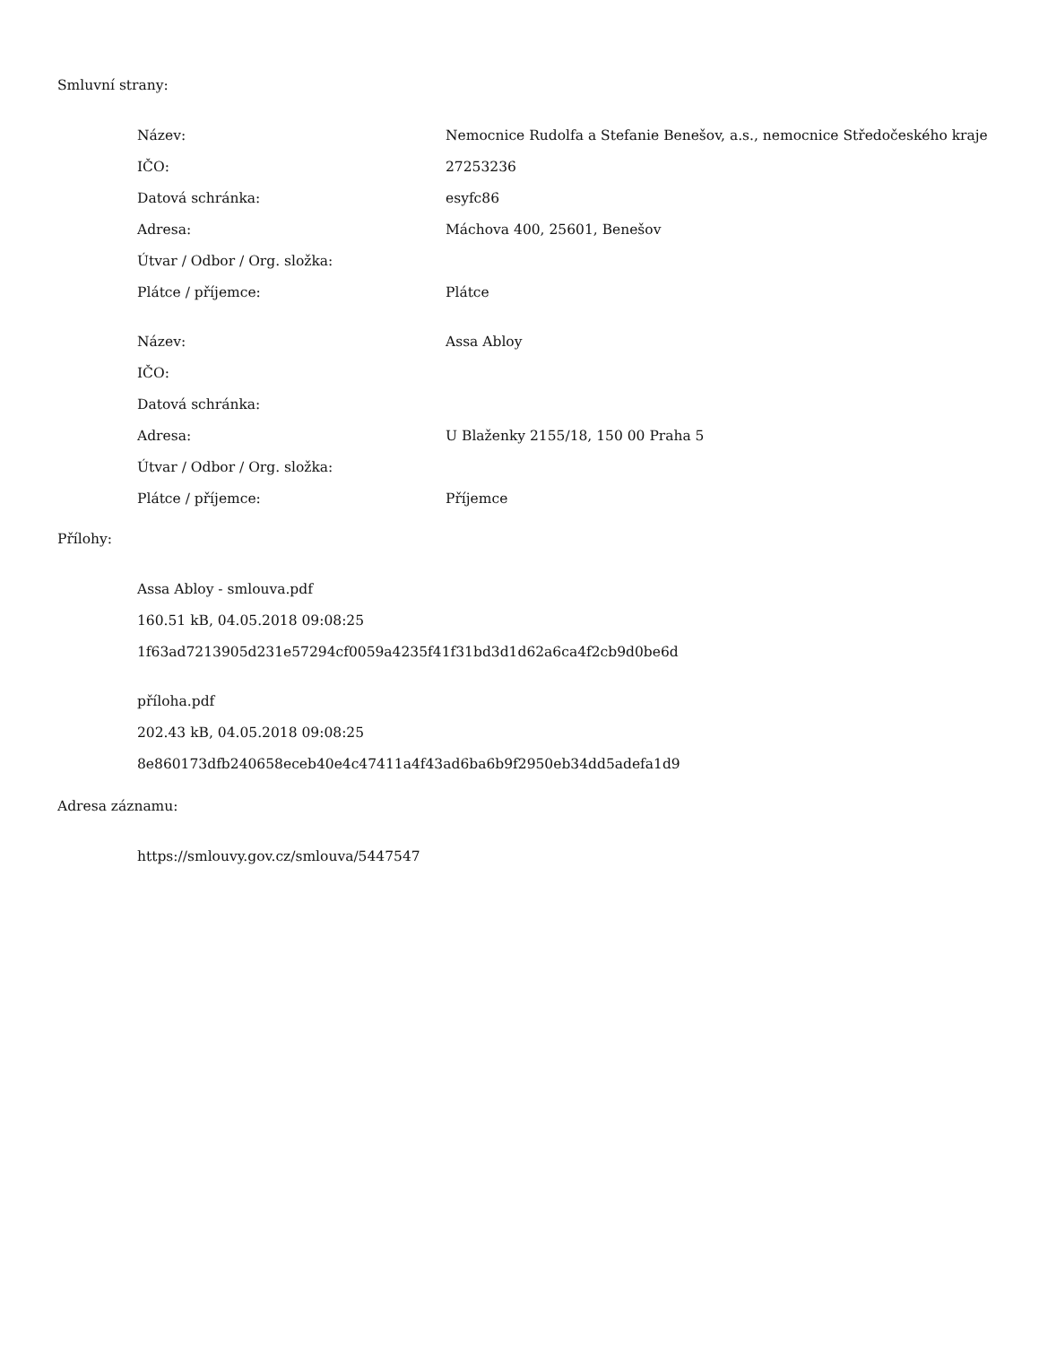Smluvní strany:
| Název: | Nemocnice Rudolfa a Stefanie Benešov, a.s., nemocnice Středočeského kraje |
| IČO: | 27253236 |
| Datová schránka: | esyfc86 |
| Adresa: | Máchova 400, 25601, Benešov |
| Útvar / Odbor / Org. složka: | |
| Plátce / příjemce: | Plátce |
| Název: | Assa Abloy |
| IČO: | |
| Datová schránka: | |
| Adresa: | U Blaženky 2155/18, 150 00 Praha 5 |
| Útvar / Odbor / Org. složka: | |
| Plátce / příjemce: | Příjemce |
Přílohy:
Assa Abloy - smlouva.pdf
160.51 kB, 04.05.2018 09:08:25
1f63ad7213905d231e57294cf0059a4235f41f31bd3d1d62a6ca4f2cb9d0be6d
příloha.pdf
202.43 kB, 04.05.2018 09:08:25
8e860173dfb240658eceb40e4c47411a4f43ad6ba6b9f2950eb34dd5adefa1d9
Adresa záznamu:
https://smlouvy.gov.cz/smlouva/5447547